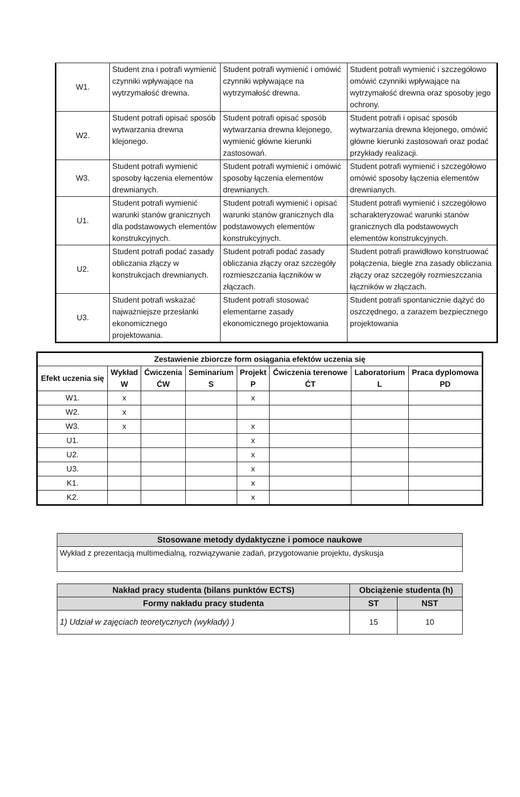| W1. | Student zna i potrafi wymienić czynniki wpływające na wytrzymałość drewna. | Student potrafi wymienić i omówić czynniki wpływające na wytrzymałość drewna. | Student potrafi wymienić i szczegółowo omówić czynniki wpływające na wytrzymałość drewna oraz sposoby jego ochrony. |
| W2. | Student potrafi opisać sposób wytwarzania drewna klejonego. | Student potrafi opisać sposób wytwarzania drewna klejonego, wymienić główne kierunki zastosowań. | Student potrafi i opisać sposób wytwarzania drewna klejonego, omówić główne kierunki zastosowań oraz podać przykłady realizacji. |
| W3. | Student potrafi wymienić sposoby łączenia elementów drewnianych. | Student potrafi wymienić i omówić sposoby łączenia elementów drewnianych. | Student potrafi wymienić i szczegółowo omówić sposoby łączenia elementów drewnianych. |
| U1. | Student potrafi wymienić warunki stanów granicznych dla podstawowych elementów konstrukcyjnych. | Student potrafi wymienić i opisać warunki stanów granicznych dla podstawowych elementów konstrukcyjnych. | Student potrafi wymienić i szczegółowo scharakteryzować warunki stanów granicznych dla podstawowych elementów konstrukcyjnych. |
| U2. | Student potrafi podać zasady obliczania złączy w konstrukcjach drewnianych. | Student potrafi podać zasady obliczania złączy oraz szczegóły rozmieszczania łączników w złączach. | Student potrafi prawidłowo konstruować połączenia, biegle zna zasady obliczania złączy oraz szczegóły rozmieszczania łączników w złączach. |
| U3. | Student potrafi wskazać najważniejsze przesłanki ekonomicznego projektowania. | Student potrafi stosować elementarne zasady ekonomicznego projektowania | Student potrafi spontanicznie dążyć do oszczędnego, a zarazem bezpiecznego projektowania |
| Zestawienie zbiorcze form osiągania efektów uczenia się | | | | | | | |
| --- | --- | --- | --- | --- | --- | --- | --- |
| Efekt uczenia się | Wykład W | Ćwiczenia ĆW | Seminarium S | Projekt P | Ćwiczenia terenowe ĆT | Laboratorium L | Praca dyplomowa PD |
| W1. | x | | | x | | | |
| W2. | x | | | | | | |
| W3. | x | | | x | | | |
| U1. | | | | x | | | |
| U2. | | | | x | | | |
| U3. | | | | x | | | |
| K1. | | | | x | | | |
| K2. | | | | x | | | |
| Stosowane metody dydaktyczne i pomoce naukowe |
| --- |
| Wykład z prezentacją multimedialną, rozwiązywanie zadań, przygotowanie projektu, dyskusja |
| Nakład pracy studenta (bilans punktów ECTS) | Obciążenie studenta (h) | |
| --- | --- | --- |
| Formy nakładu pracy studenta | ST | NST |
| 1) Udział w zajęciach teoretycznych (wykłady) ) | 15 | 10 |